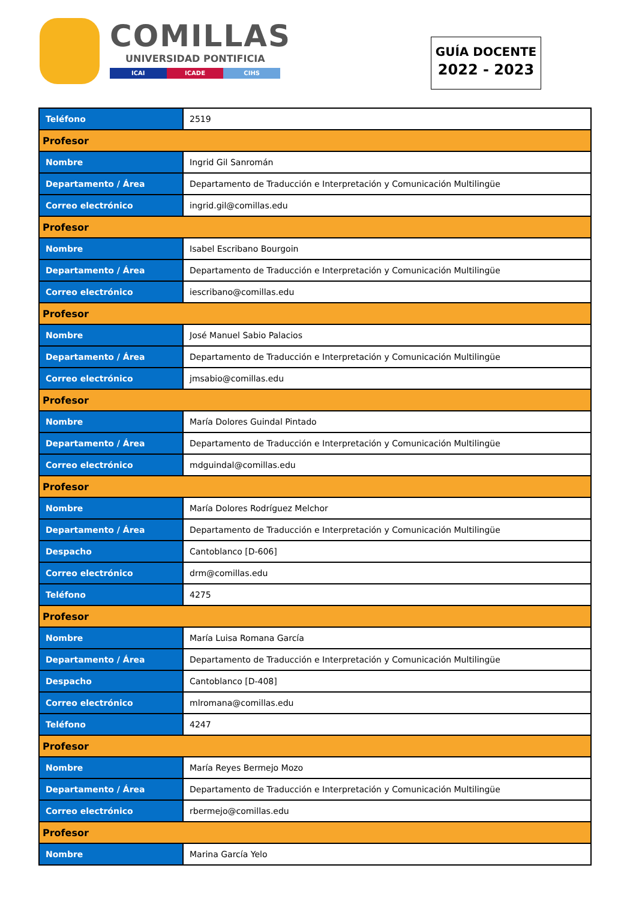COMILLAS
UNIVERSIDAD PONTIFICIA
ICAI ICADE CIHS
GUÍA DOCENTE
2022 - 2023
| Teléfono | 2519 |
| Profesor | |
| Nombre | Ingrid Gil Sanromán |
| Departamento / Área | Departamento de Traducción e Interpretación y Comunicación Multilingüe |
| Correo electrónico | ingrid.gil@comillas.edu |
| Profesor | |
| Nombre | Isabel Escribano Bourgoin |
| Departamento / Área | Departamento de Traducción e Interpretación y Comunicación Multilingüe |
| Correo electrónico | iescribano@comillas.edu |
| Profesor | |
| Nombre | José Manuel Sabio Palacios |
| Departamento / Área | Departamento de Traducción e Interpretación y Comunicación Multilingüe |
| Correo electrónico | jmsabio@comillas.edu |
| Profesor | |
| Nombre | María Dolores Guindal Pintado |
| Departamento / Área | Departamento de Traducción e Interpretación y Comunicación Multilingüe |
| Correo electrónico | mdguindal@comillas.edu |
| Profesor | |
| Nombre | María Dolores Rodríguez Melchor |
| Departamento / Área | Departamento de Traducción e Interpretación y Comunicación Multilingüe |
| Despacho | Cantoblanco [D-606] |
| Correo electrónico | drm@comillas.edu |
| Teléfono | 4275 |
| Profesor | |
| Nombre | María Luisa Romana García |
| Departamento / Área | Departamento de Traducción e Interpretación y Comunicación Multilingüe |
| Despacho | Cantoblanco [D-408] |
| Correo electrónico | mlromana@comillas.edu |
| Teléfono | 4247 |
| Profesor | |
| Nombre | María Reyes Bermejo Mozo |
| Departamento / Área | Departamento de Traducción e Interpretación y Comunicación Multilingüe |
| Correo electrónico | rbermejo@comillas.edu |
| Profesor | |
| Nombre | Marina García Yelo |